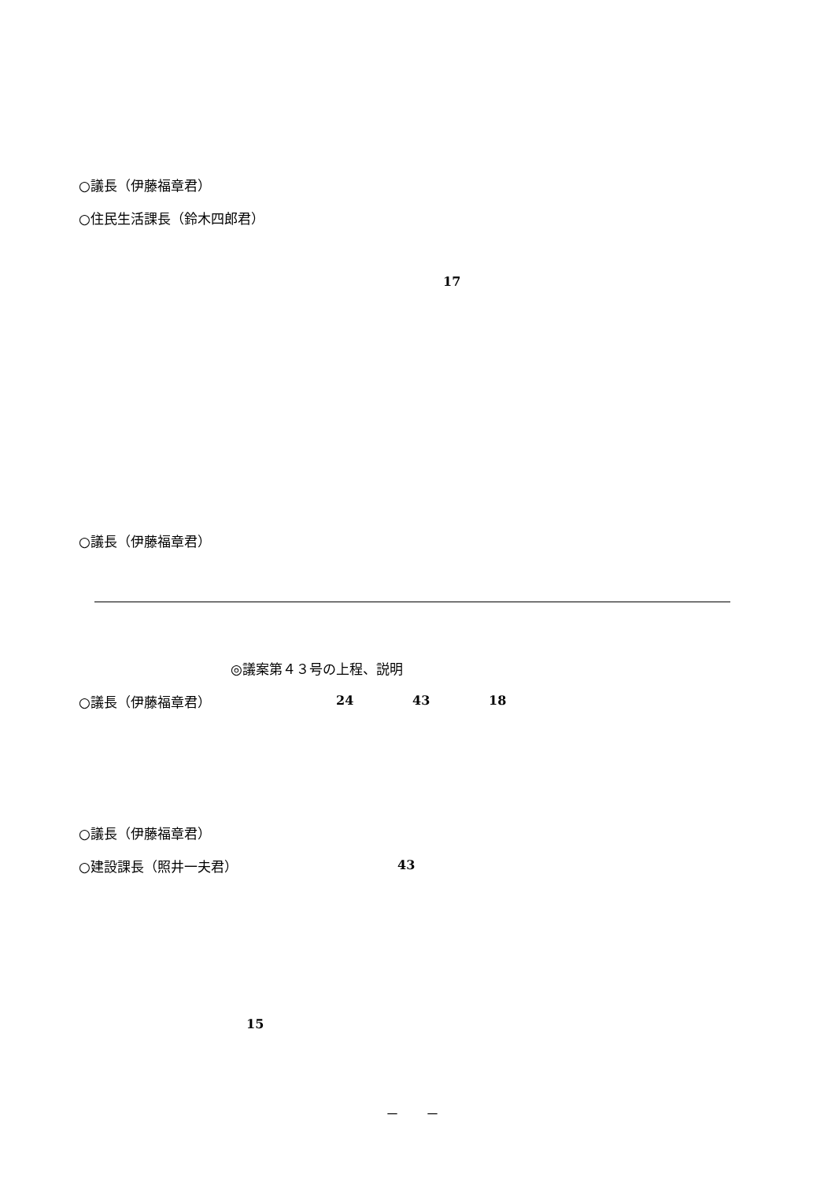○議長（伊藤福章君）
○住民生活課長（鈴木四郎君）
17
○議長（伊藤福章君）
◎議案第４３号の上程、説明
○議長（伊藤福章君）
24
43
18
○議長（伊藤福章君）
○建設課長（照井一夫君）
43
15
－　　－